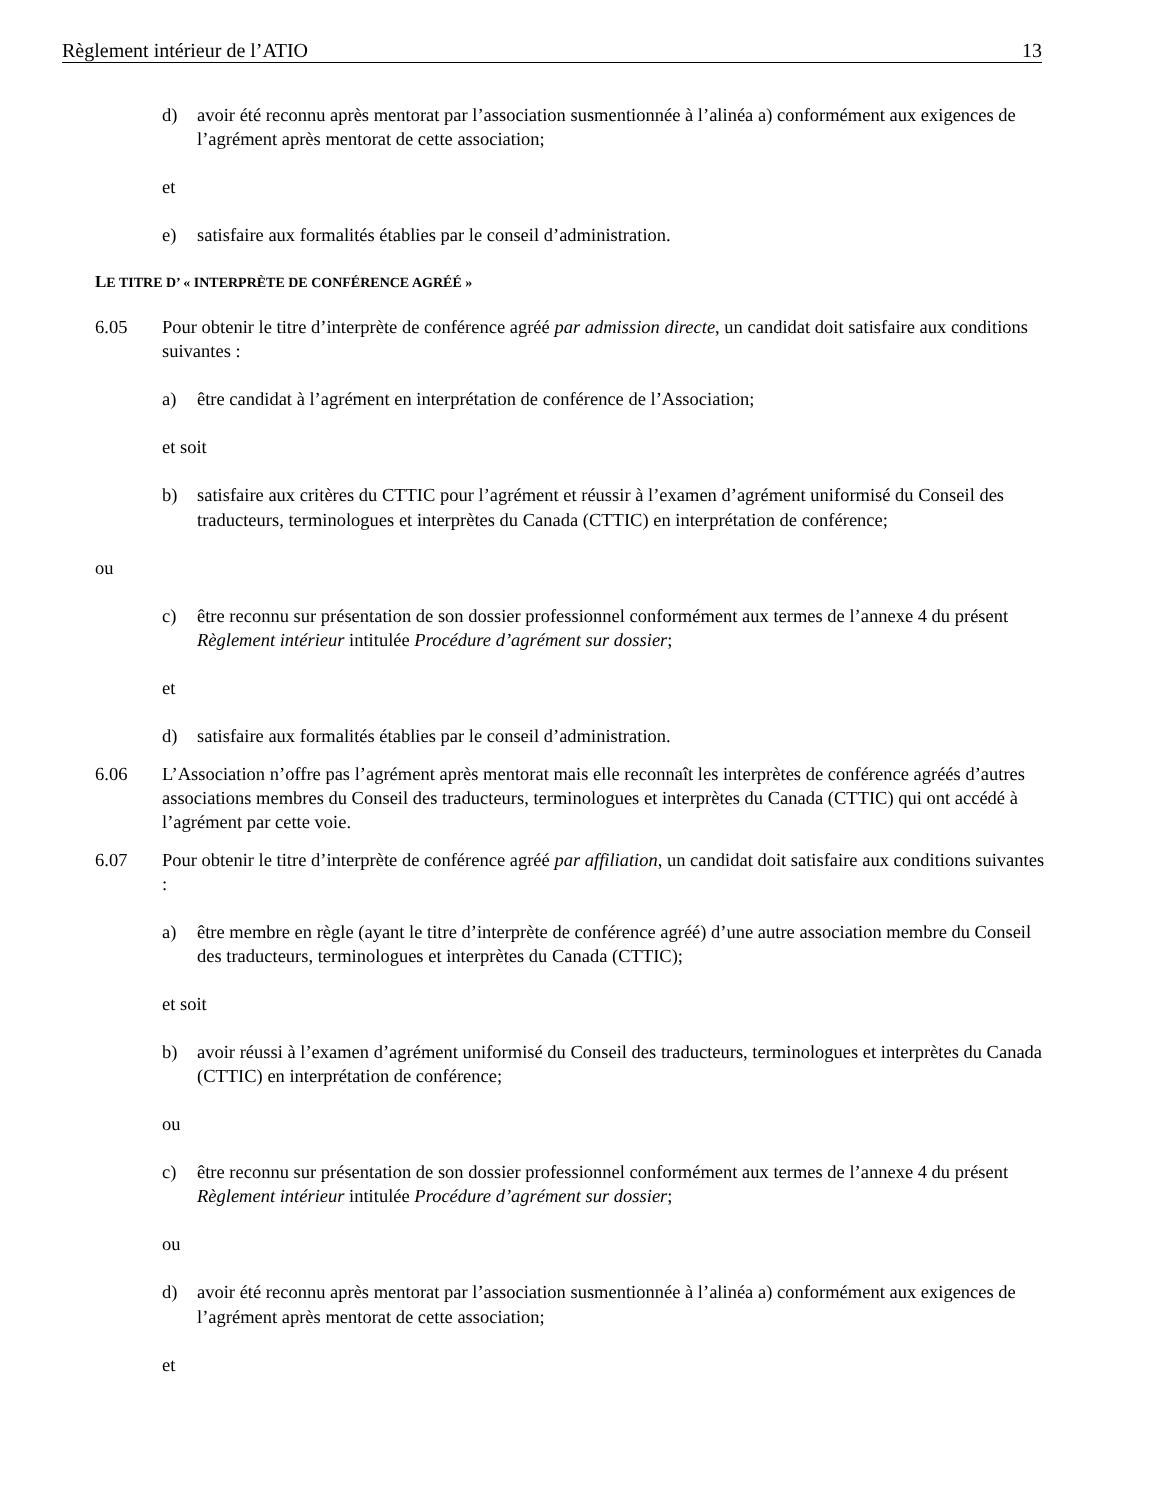Règlement intérieur de l’ATIO 13
d) avoir été reconnu après mentorat par l’association susmentionnée à l’alinéa a) conformément aux exigences de l’agrément après mentorat de cette association;
et
e) satisfaire aux formalités établies par le conseil d’administration.
LE TITRE D’ « INTERPRÈTE DE CONFÉRENCE AGRÉÉ »
6.05 Pour obtenir le titre d’interprète de conférence agréé par admission directe, un candidat doit satisfaire aux conditions suivantes :
a) être candidat à l’agrément en interprétation de conférence de l’Association;
et soit
b) satisfaire aux critères du CTTIC pour l’agrément et réussir à l’examen d’agrément uniformisé du Conseil des traducteurs, terminologues et interprètes du Canada (CTTIC) en interprétation de conférence;
ou
c) être reconnu sur présentation de son dossier professionnel conformément aux termes de l’annexe 4 du présent Règlement intérieur intitulée Procédure d’agrément sur dossier;
et
d) satisfaire aux formalités établies par le conseil d’administration.
6.06 L’Association n’offre pas l’agrément après mentorat mais elle reconnaît les interprètes de conférence agréés d’autres associations membres du Conseil des traducteurs, terminologues et interprètes du Canada (CTTIC) qui ont accédé à l’agrément par cette voie.
6.07 Pour obtenir le titre d’interprète de conférence agréé par affiliation, un candidat doit satisfaire aux conditions suivantes :
a) être membre en règle (ayant le titre d’interprète de conférence agréé) d’une autre association membre du Conseil des traducteurs, terminologues et interprètes du Canada (CTTIC);
et soit
b) avoir réussi à l’examen d’agrément uniformisé du Conseil des traducteurs, terminologues et interprètes du Canada (CTTIC) en interprétation de conférence;
ou
c) être reconnu sur présentation de son dossier professionnel conformément aux termes de l’annexe 4 du présent Règlement intérieur intitulée Procédure d’agrément sur dossier;
ou
d) avoir été reconnu après mentorat par l’association susmentionnée à l’alinéa a) conformément aux exigences de l’agrément après mentorat de cette association;
et